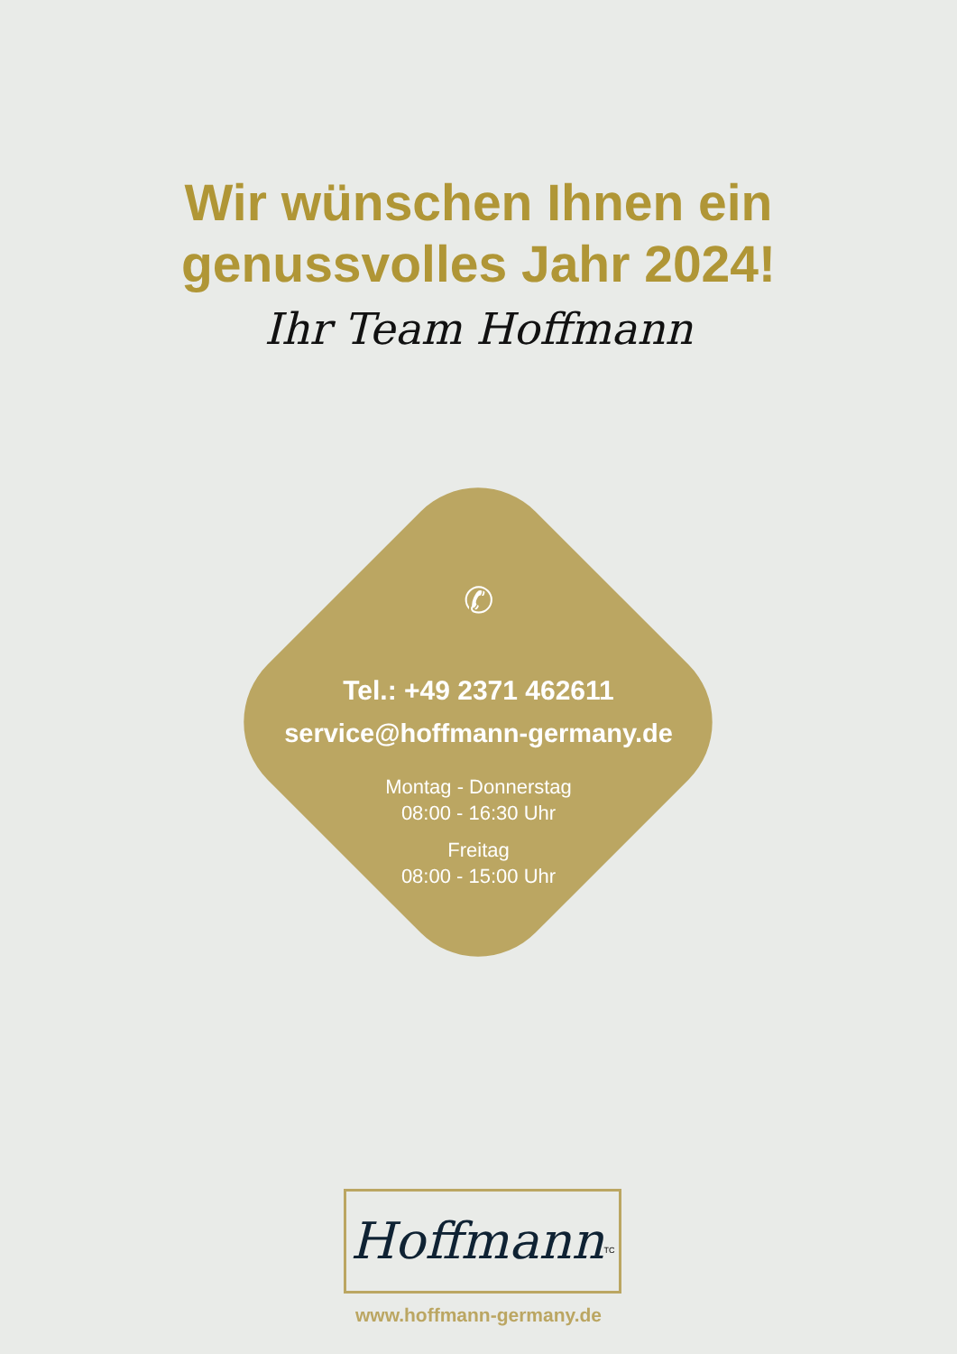Wir wünschen Ihnen ein
genussvolles Jahr 2024!
Ihr Team Hoffmann
✆
Tel.: +49 2371 462611
service@hoffmann-germany.de
Montag - Donnerstag
08:00 - 16:30 Uhr
Freitag
08:00 - 15:00 Uhr
Hoffmann<sup>TC</sup>
www.hoffmann-germany.de